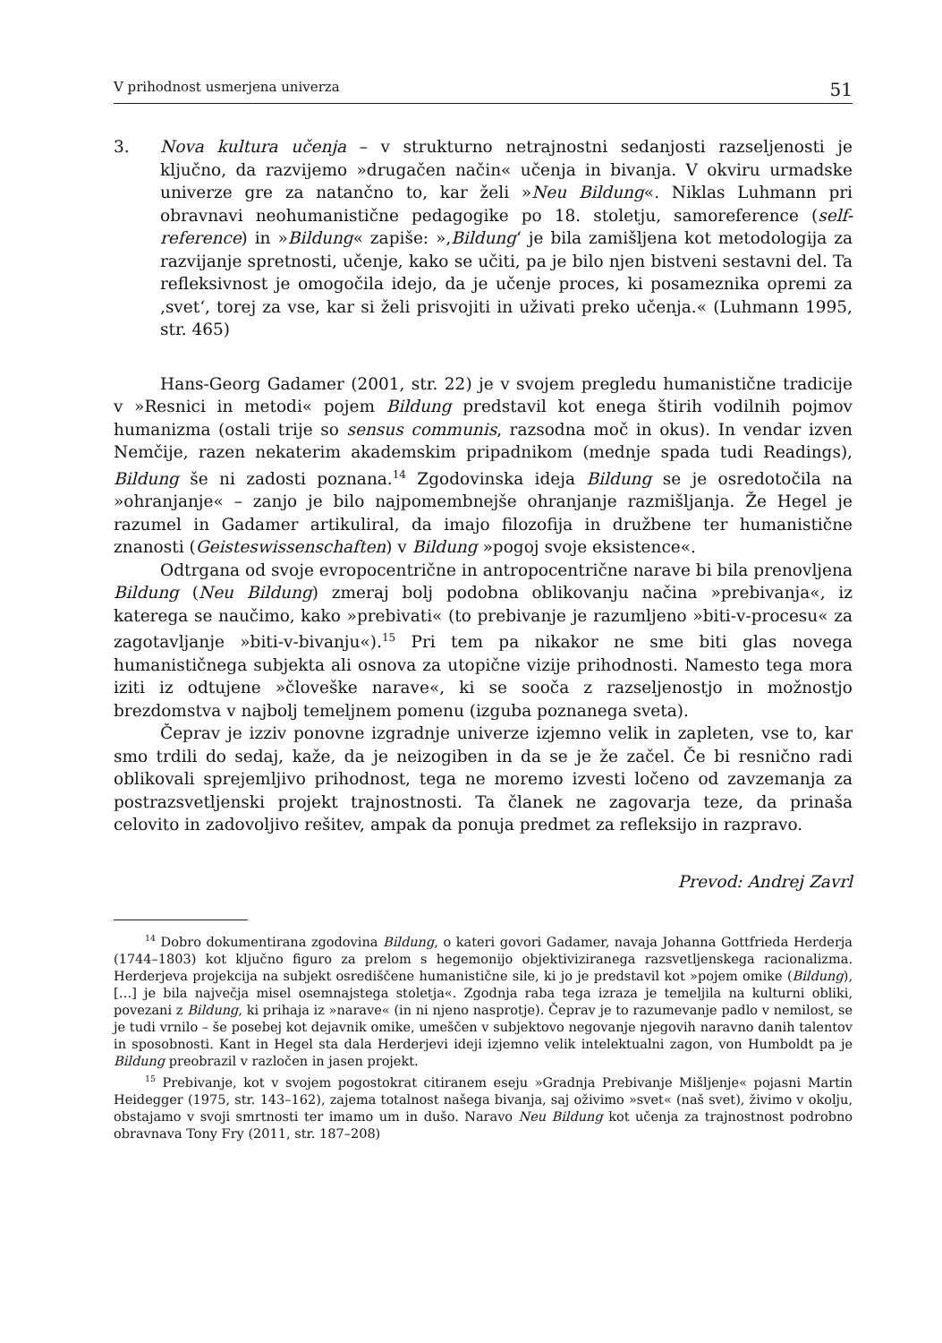V prihodnost usmerjena univerza 51
3. Nova kultura učenja – v strukturno netrajnostni sedanjosti razseljenosti je ključno, da razvijemo »drugačen način« učenja in bivanja. V okviru urmadske univerze gre za natančno to, kar želi »Neu Bildung«. Niklas Luhmann pri obravnavi neohumanistične pedagogike po 18. stoletju, samoreference (self-reference) in »Bildung« zapiše: »‚Bildung‘ je bila zamišljena kot metodologija za razvijanje spretnosti, učenje, kako se učiti, pa je bilo njen bistveni sestavni del. Ta refleksivnost je omogočila idejo, da je učenje proces, ki posameznika opremi za ‚svet‘, torej za vse, kar si želi prisvojiti in uživati preko učenja.« (Luhmann 1995, str. 465)
Hans-Georg Gadamer (2001, str. 22) je v svojem pregledu humanistične tradicije v »Resnici in metodi« pojem Bildung predstavil kot enega štirih vodilnih pojmov humanizma (ostali trije so sensus communis, razsodna moč in okus). In vendar izven Nemčije, razen nekaterim akademskim pripadnikom (mednje spada tudi Readings), Bildung še ni zadosti poznana.<sup>14</sup> Zgodovinska ideja Bildung se je osredotočila na »ohranjanje« – zanjo je bilo najpomembnejše ohranjanje razmišljanja. Že Hegel je razumel in Gadamer artikuliral, da imajo filozofija in družbene ter humanistične znanosti (Geisteswissenschaften) v Bildung »pogoj svoje eksistence«.
Odtrgana od svoje evropocentrične in antropocentrične narave bi bila prenovljena Bildung (Neu Bildung) zmeraj bolj podobna oblikovanju načina »prebivanja«, iz katerega se naučimo, kako »prebivati« (to prebivanje je razumljeno »biti-v-procesu« za zagotavljanje »biti-v-bivanju«).<sup>15</sup> Pri tem pa nikakor ne sme biti glas novega humanističnega subjekta ali osnova za utopične vizije prihodnosti. Namesto tega mora iziti iz odtujene »človeške narave«, ki se sooča z razseljenostjo in možnostjo brezdomstva v najbolj temeljnem pomenu (izguba poznanega sveta).
Čeprav je izziv ponovne izgradnje univerze izjemno velik in zapleten, vse to, kar smo trdili do sedaj, kaže, da je neizogiben in da se je že začel. Če bi resnično radi oblikovali sprejemljivo prihodnost, tega ne moremo izvesti ločeno od zavzemanja za postrazsvetljenski projekt trajnostnosti. Ta članek ne zagovarja teze, da prinaša celovito in zadovoljivo rešitev, ampak da ponuja predmet za refleksijo in razpravo.
Prevod: Andrej Zavrl
<sup>14</sup> Dobro dokumentirana zgodovina Bildung, o kateri govori Gadamer, navaja Johanna Gottfrieda Herderja (1744–1803) kot ključno figuro za prelom s hegemonijo objektiviziranega razsvetljenskega racionalizma. Herderjeva projekcija na subjekt osrediščene humanistične sile, ki jo je predstavil kot »pojem omike (Bildung), […] je bila največja misel osemnajstega stoletja«. Zgodnja raba tega izraza je temeljila na kulturni obliki, povezani z Bildung, ki prihaja iz »narave« (in ni njeno nasprotje). Čeprav je to razumevanje padlo v nemilost, se je tudi vrnilo – še posebej kot dejavnik omike, umeščen v subjektovo negovanje njegovih naravno danih talentov in sposobnosti. Kant in Hegel sta dala Herderjevi ideji izjemno velik intelektualni zagon, von Humboldt pa je Bildung preobrazil v razločen in jasen projekt.
<sup>15</sup> Prebivanje, kot v svojem pogostokrat citiranem eseju »Gradnja Prebivanje Mišljenje« pojasni Martin Heidegger (1975, str. 143–162), zajema totalnost našega bivanja, saj oživimo »svet« (naš svet), živimo v okolju, obstajamo v svoji smrtnosti ter imamo um in dušo. Naravo Neu Bildung kot učenja za trajnostnost podrobno obravnava Tony Fry (2011, str. 187–208)